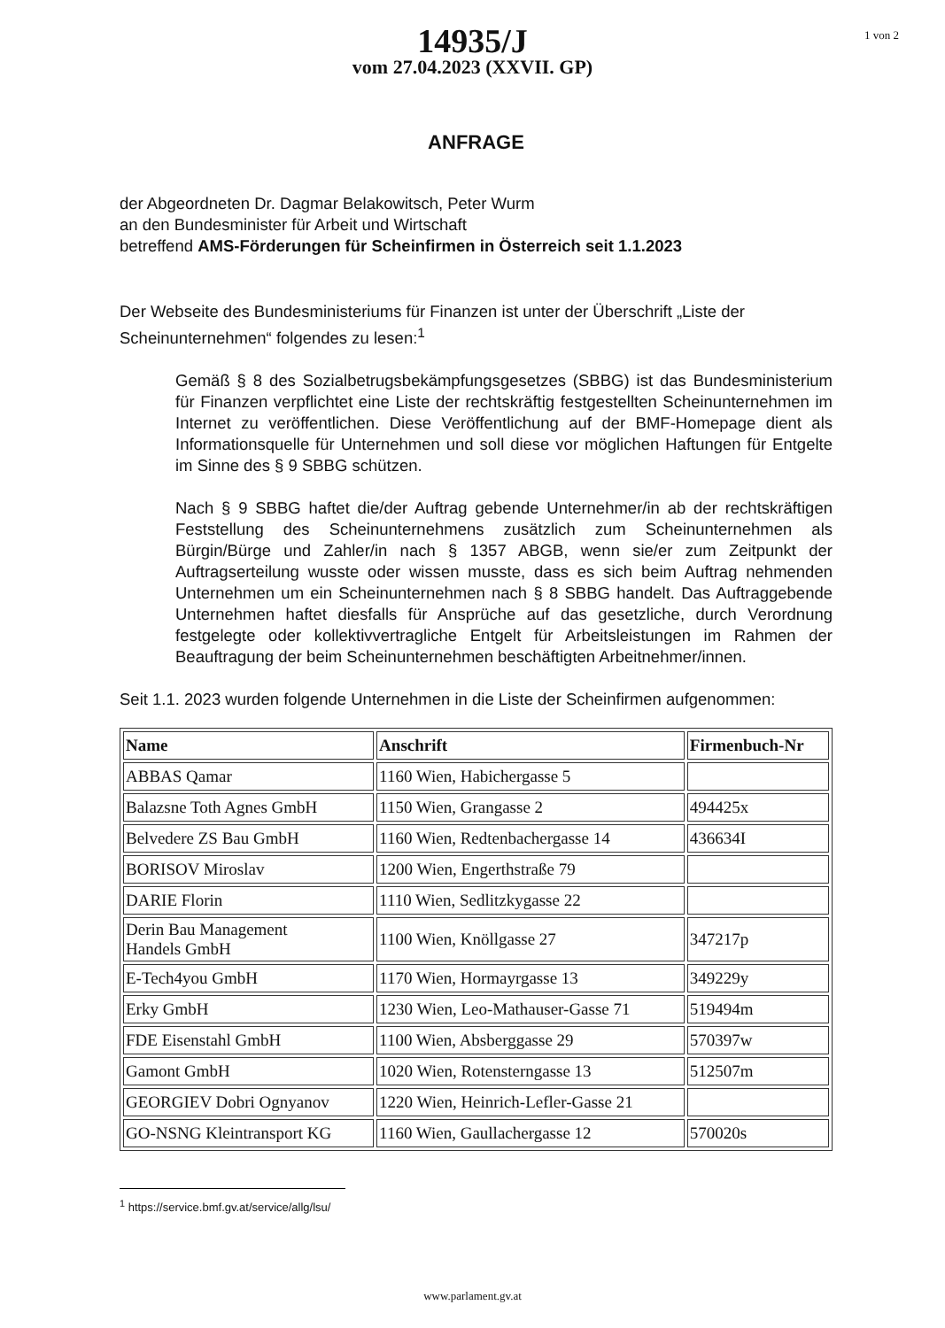14935/J
vom 27.04.2023 (XXVII. GP)
1 von 2
ANFRAGE
der Abgeordneten Dr. Dagmar Belakowitsch, Peter Wurm
an den Bundesminister für Arbeit und Wirtschaft
betreffend AMS-Förderungen für Scheinfirmen in Österreich seit 1.1.2023
Der Webseite des Bundesministeriums für Finanzen ist unter der Überschrift „Liste der Scheinunternehmen“ folgendes zu lesen:<sup>1</sup>
Gemäß § 8 des Sozialbetrugsbekämpfungsgesetzes (SBBG) ist das Bundesministerium für Finanzen verpflichtet eine Liste der rechtskräftig festgestellten Scheinunternehmen im Internet zu veröffentlichen. Diese Veröffentlichung auf der BMF-Homepage dient als Informationsquelle für Unternehmen und soll diese vor möglichen Haftungen für Entgelte im Sinne des § 9 SBBG schützen.
Nach § 9 SBBG haftet die/der Auftrag gebende Unternehmer/in ab der rechtskräftigen Feststellung des Scheinunternehmens zusätzlich zum Scheinunternehmen als Bürgin/Bürge und Zahler/in nach § 1357 ABGB, wenn sie/er zum Zeitpunkt der Auftragserteilung wusste oder wissen musste, dass es sich beim Auftrag nehmenden Unternehmen um ein Scheinunternehmen nach § 8 SBBG handelt. Das Auftraggebende Unternehmen haftet diesfalls für Ansprüche auf das gesetzliche, durch Verordnung festgelegte oder kollektivvertragliche Entgelt für Arbeitsleistungen im Rahmen der Beauftragung der beim Scheinunternehmen beschäftigten Arbeitnehmer/innen.
Seit 1.1. 2023 wurden folgende Unternehmen in die Liste der Scheinfirmen aufgenommen:
| Name | Anschrift | Firmenbuch-Nr |
| --- | --- | --- |
| ABBAS Qamar | 1160 Wien, Habichergasse 5 | |
| Balazsne Toth Agnes GmbH | 1150 Wien, Grangasse 2 | 494425x |
| Belvedere ZS Bau GmbH | 1160 Wien, Redtenbachergasse 14 | 436634I |
| BORISOV Miroslav | 1200 Wien, Engerthstraße 79 | |
| DARIE Florin | 1110 Wien, Sedlitzkygasse 22 | |
| Derin Bau Management Handels GmbH | 1100 Wien, Knöllgasse 27 | 347217p |
| E-Tech4you GmbH | 1170 Wien, Hormayrgasse 13 | 349229y |
| Erky GmbH | 1230 Wien, Leo-Mathauser-Gasse 71 | 519494m |
| FDE Eisenstahl GmbH | 1100 Wien, Absberggasse 29 | 570397w |
| Gamont GmbH | 1020 Wien, Rotensterngasse 13 | 512507m |
| GEORGIEV Dobri Ognyanov | 1220 Wien, Heinrich-Lefler-Gasse 21 | |
| GO-NSNG Kleintransport KG | 1160 Wien, Gaullachergasse 12 | 570020s |
<sup>1</sup> https://service.bmf.gv.at/service/allg/lsu/
www.parlament.gv.at